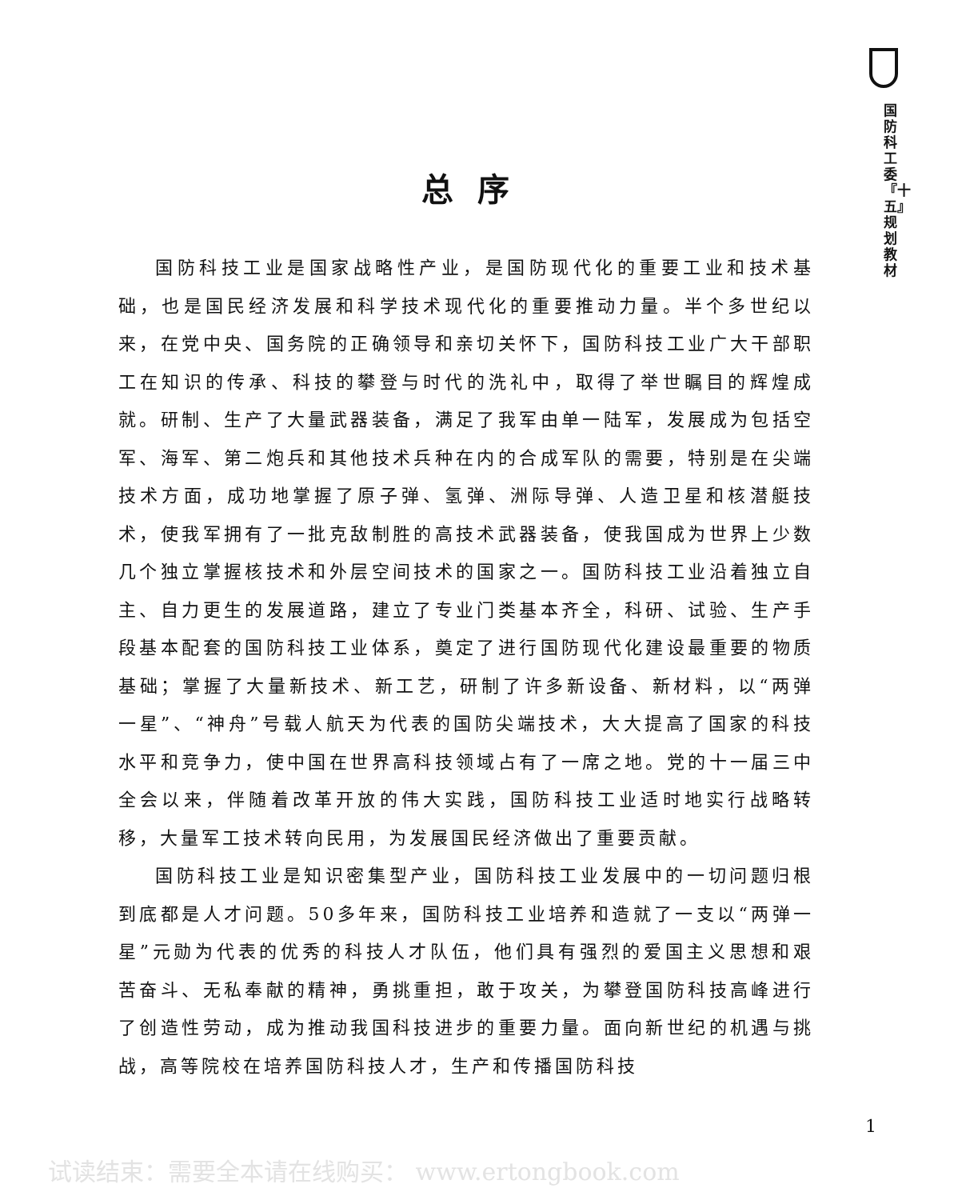国防科工委『十五』规划教材
总序
国防科技工业是国家战略性产业，是国防现代化的重要工业和技术基础，也是国民经济发展和科学技术现代化的重要推动力量。半个多世纪以来，在党中央、国务院的正确领导和亲切关怀下，国防科技工业广大干部职工在知识的传承、科技的攀登与时代的洗礼中，取得了举世瞩目的辉煌成就。研制、生产了大量武器装备，满足了我军由单一陆军，发展成为包括空军、海军、第二炮兵和其他技术兵种在内的合成军队的需要，特别是在尖端技术方面，成功地掌握了原子弹、氢弹、洲际导弹、人造卫星和核潜艇技术，使我军拥有了一批克敌制胜的高技术武器装备，使我国成为世界上少数几个独立掌握核技术和外层空间技术的国家之一。国防科技工业沿着独立自主、自力更生的发展道路，建立了专业门类基本齐全，科研、试验、生产手段基本配套的国防科技工业体系，奠定了进行国防现代化建设最重要的物质基础；掌握了大量新技术、新工艺，研制了许多新设备、新材料，以“两弹一星”、“神舟”号载人航天为代表的国防尖端技术，大大提高了国家的科技水平和竞争力，使中国在世界高科技领域占有了一席之地。党的十一届三中全会以来，伴随着改革开放的伟大实践，国防科技工业适时地实行战略转移，大量军工技术转向民用，为发展国民经济做出了重要贡献。
国防科技工业是知识密集型产业，国防科技工业发展中的一切问题归根到底都是人才问题。50多年来，国防科技工业培养和造就了一支以“两弹一星”元勋为代表的优秀的科技人才队伍，他们具有强烈的爱国主义思想和艰苦奋斗、无私奉献的精神，勇挑重担，敢于攻关，为攀登国防科技高峰进行了创造性劳动，成为推动我国科技进步的重要力量。面向新世纪的机遇与挑战，高等院校在培养国防科技人才，生产和传播国防科技
1
试读结束：需要全本请在线购买： www.ertongbook.com